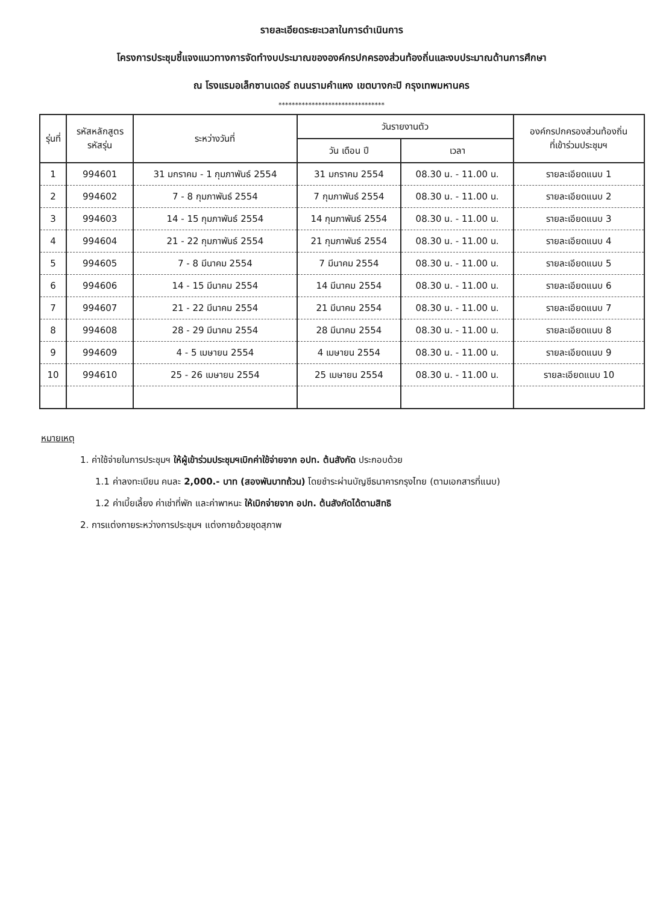รายละเอียดระยะเวลาในการดำเนินการ
โครงการประชุมชี้แจงแนวทางการจัดทำงบประมาณขององค์กรปกครองส่วนท้องถิ่นและงบประมาณด้านการศึกษา
ณ โรงแรมอเล็กซานเดอร์ ถนนรามคำแหง เขตบางกะปิ กรุงเทพมหานคร
********************************
| รุ่นที่ | รหัสหลักสูตร รหัสรุ่น | ระหว่างวันที่ | วันรายงานตัว | | องค์กรปกครองส่วนท้องถิ่น ที่เข้าร่วมประชุมฯ |
| --- | --- | --- | --- | --- | --- |
| | | | วัน เดือน ปี | เวลา | |
| 1 | 994601 | 31 มกราคม - 1 กุมภาพันธ์ 2554 | 31 มกราคม 2554 | 08.30 น. - 11.00 น. | รายละเอียดแนบ 1 |
| 2 | 994602 | 7 - 8 กุมภาพันธ์ 2554 | 7 กุมภาพันธ์ 2554 | 08.30 น. - 11.00 น. | รายละเอียดแนบ 2 |
| 3 | 994603 | 14 - 15 กุมภาพันธ์ 2554 | 14 กุมภาพันธ์ 2554 | 08.30 น. - 11.00 น. | รายละเอียดแนบ 3 |
| 4 | 994604 | 21 - 22 กุมภาพันธ์ 2554 | 21 กุมภาพันธ์ 2554 | 08.30 น. - 11.00 น. | รายละเอียดแนบ 4 |
| 5 | 994605 | 7 - 8 มีนาคม 2554 | 7 มีนาคม 2554 | 08.30 น. - 11.00 น. | รายละเอียดแนบ 5 |
| 6 | 994606 | 14 - 15 มีนาคม 2554 | 14 มีนาคม 2554 | 08.30 น. - 11.00 น. | รายละเอียดแนบ 6 |
| 7 | 994607 | 21 - 22 มีนาคม 2554 | 21 มีนาคม 2554 | 08.30 น. - 11.00 น. | รายละเอียดแนบ 7 |
| 8 | 994608 | 28 - 29 มีนาคม 2554 | 28 มีนาคม 2554 | 08.30 น. - 11.00 น. | รายละเอียดแนบ 8 |
| 9 | 994609 | 4 - 5 เมษายน 2554 | 4 เมษายน 2554 | 08.30 น. - 11.00 น. | รายละเอียดแนบ 9 |
| 10 | 994610 | 25 - 26 เมษายน 2554 | 25 เมษายน 2554 | 08.30 น. - 11.00 น. | รายละเอียดแนบ 10 |
หมายเหตุ
1. ค่าใช้จ่ายในการประชุมฯ ให้ผู้เข้าร่วมประชุมฯเบิกค่าใช้จ่ายจาก อปท. ต้นสังกัด ประกอบด้วย
1.1 ค่าลงทะเบียน คนละ 2,000.- บาท (สองพันบาทถ้วน) โดยชำระผ่านบัญชีธนาคารกรุงไทย (ตามเอกสารที่แนบ)
1.2 ค่าเบี้ยเลี้ยง ค่าเช่าที่พัก และค่าพาหนะ ให้เบิกจ่ายจาก อปท. ต้นสังกัดได้ตามสิทธิ
2. การแต่งกายระหว่างการประชุมฯ แต่งกายด้วยชุดสุภาพ